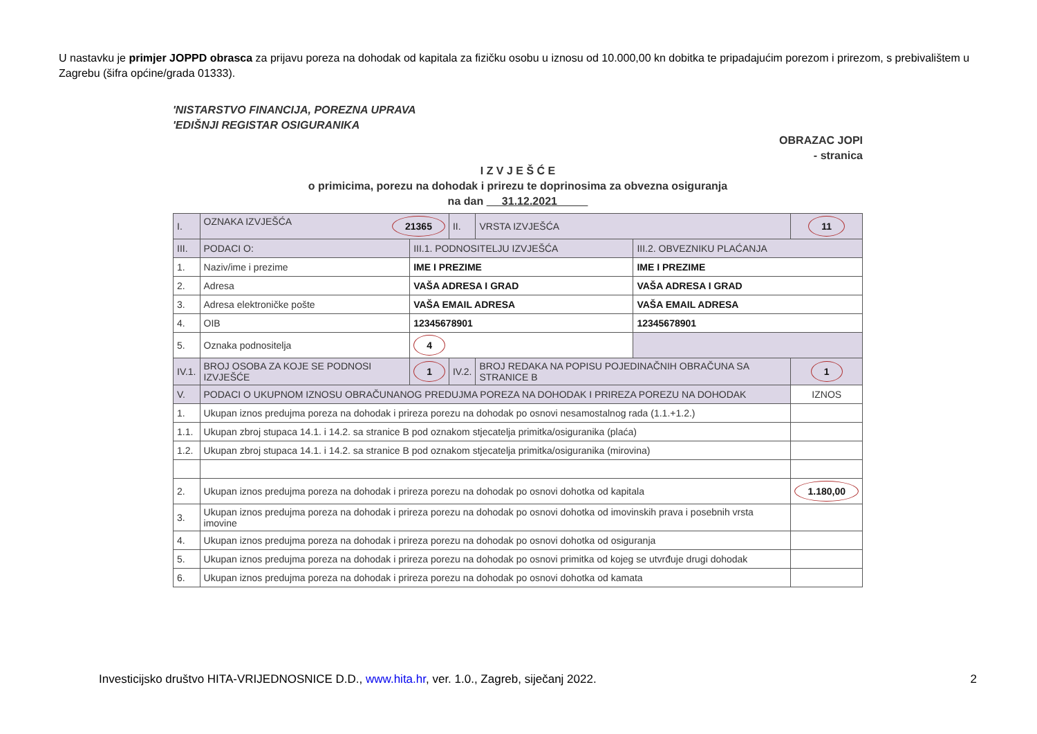U nastavku je primjer JOPPD obrasca za prijavu poreza na dohodak od kapitala za fizičku osobu u iznosu od 10.000,00 kn dobitka te pripadajućim porezom i prirezom, s prebivalištem u Zagrebu (šifra općine/grada 01333).
'NISTARSTVO FINANCIJA, POREZNA UPRAVA
'EDIŠNJI REGISTAR OSIGURANIKA
OBRAZAC JOPI
- stranica
I Z V J E Š Ć E
o primicima, porezu na dohodak i prirezu te doprinosima za obvezna osiguranja
na dan 31.12.2021
| I. | OZNAKA IZVJEŠĆA 21365 | | II. | VRSTA IZVJEŠĆA | | 11 |
| III. | PODACI O: | III.1. PODNOSITELJU IZVJEŠĆA | | | III.2. OBVEZNIKU PLAĆANJA | |
| 1. | Naziv/ime i prezime | IME I PREZIME | | | IME I PREZIME | |
| 2. | Adresa | VAŠA ADRESA I GRAD | | | VAŠA ADRESA I GRAD | |
| 3. | Adresa elektroničke pošte | VAŠA EMAIL ADRESA | | | VAŠA EMAIL ADRESA | |
| 4. | OIB | 12345678901 | | | 12345678901 | |
| 5. | Oznaka podnositelja | 4 | | | | |
| IV.1. | BROJ OSOBA ZA KOJE SE PODNOSI IZVJEŠĆE | 1 | IV.2. | BROJ REDAKA NA POPISU POJEDINAČNIH OBRAČUNA SA STRANICE B | | 1 |
| V. | PODACI O UKUPNOM IZNOSU OBRAČUNANOG PREDUJMA POREZA NA DOHODAK I PRIREZA POREZU NA DOHODAK | | | | | IZNOS |
| 1. | Ukupan iznos predujma poreza na dohodak i prireza porezu na dohodak po osnovi nesamostalnog rada (1.1.+1.2.) | | | | | |
| 1.1. | Ukupan zbroj stupaca 14.1. i 14.2. sa stranice B pod oznakom stjecatelja primitka/osiguranika (plaća) | | | | | |
| 1.2. | Ukupan zbroj stupaca 14.1. i 14.2. sa stranice B pod oznakom stjecatelja primitka/osiguranika (mirovina) | | | | | |
| 2. | Ukupan iznos predujma poreza na dohodak i prireza porezu na dohodak po osnovi dohotka od kapitala | | | | | 1.180,00 |
| 3. | Ukupan iznos predujma poreza na dohodak i prireza porezu na dohodak po osnovi dohotka od imovinskih prava i posebnih vrsta imovine | | | | | |
| 4. | Ukupan iznos predujma poreza na dohodak i prireza porezu na dohodak po osnovi dohotka od osiguranja | | | | | |
| 5. | Ukupan iznos predujma poreza na dohodak i prireza porezu na dohodak po osnovi primitka od kojeg se utvrđuje drugi dohodak | | | | | |
| 6. | Ukupan iznos predujma poreza na dohodak i prireza porezu na dohodak po osnovi dohotka od kamata | | | | | |
Investicijsko društvo HITA-VRIJEDNOSNICE D.D., www.hita.hr, ver. 1.0., Zagreb, siječanj 2022. 2